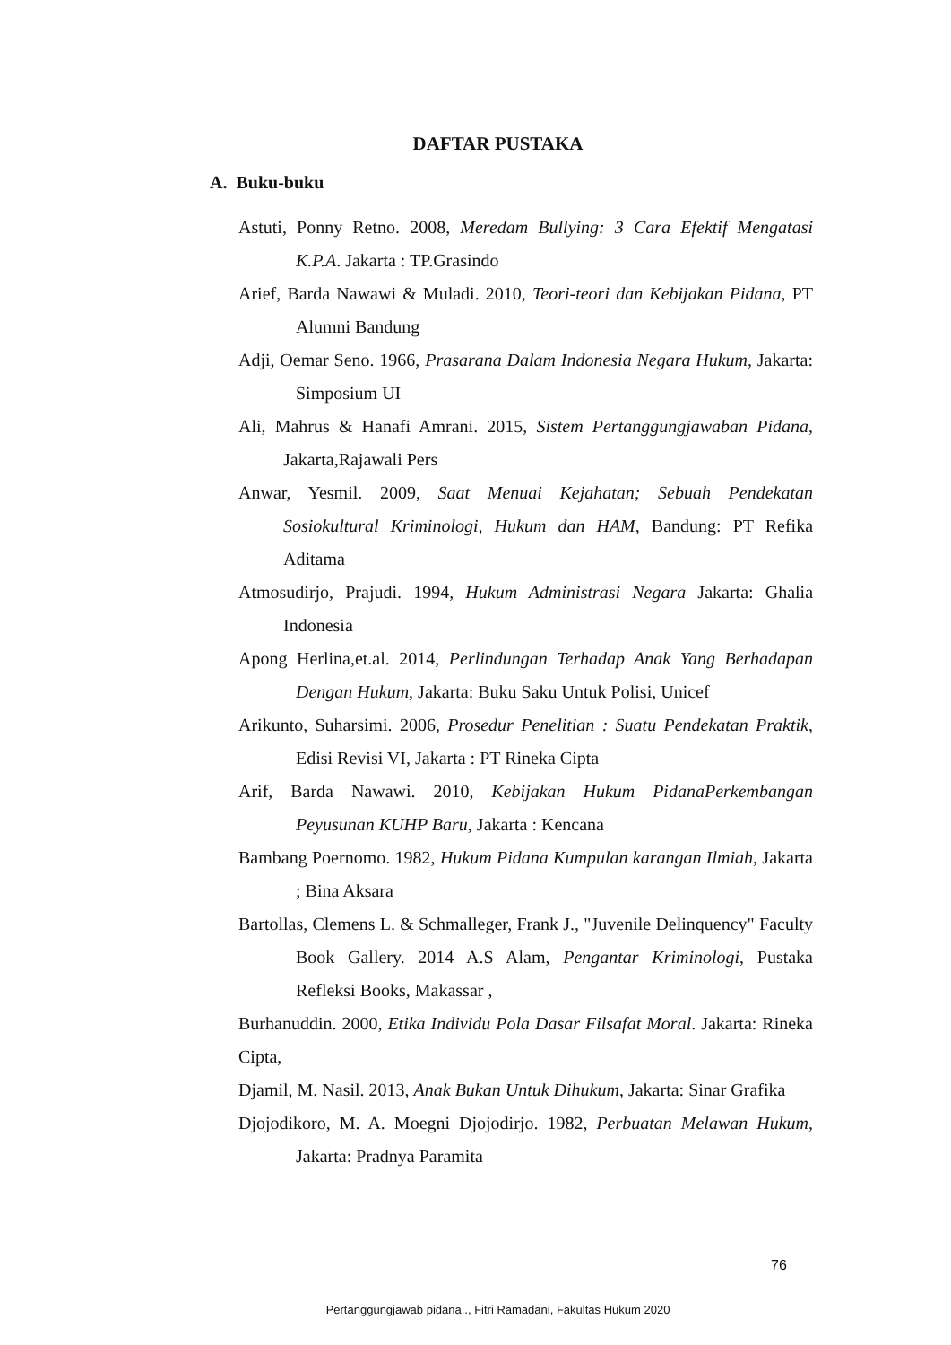DAFTAR PUSTAKA
A. Buku-buku
Astuti, Ponny Retno. 2008, Meredam Bullying: 3 Cara Efektif Mengatasi K.P.A. Jakarta : TP.Grasindo
Arief, Barda Nawawi & Muladi. 2010, Teori-teori dan Kebijakan Pidana, PT Alumni Bandung
Adji, Oemar Seno. 1966, Prasarana Dalam Indonesia Negara Hukum, Jakarta: Simposium UI
Ali, Mahrus & Hanafi Amrani. 2015, Sistem Pertanggungjawaban Pidana, Jakarta,Rajawali Pers
Anwar, Yesmil. 2009, Saat Menuai Kejahatan; Sebuah Pendekatan Sosiokultural Kriminologi, Hukum dan HAM, Bandung: PT Refika Aditama
Atmosudirjo, Prajudi. 1994, Hukum Administrasi Negara Jakarta: Ghalia Indonesia
Apong Herlina,et.al. 2014, Perlindungan Terhadap Anak Yang Berhadapan Dengan Hukum, Jakarta: Buku Saku Untuk Polisi, Unicef
Arikunto, Suharsimi. 2006, Prosedur Penelitian : Suatu Pendekatan Praktik, Edisi Revisi VI, Jakarta : PT Rineka Cipta
Arif, Barda Nawawi. 2010, Kebijakan Hukum PidanaPerkembangan Peyusunan KUHP Baru, Jakarta : Kencana
Bambang Poernomo. 1982, Hukum Pidana Kumpulan karangan Ilmiah, Jakarta ; Bina Aksara
Bartollas, Clemens L. & Schmalleger, Frank J., "Juvenile Delinquency" Faculty Book Gallery. 2014 A.S Alam, Pengantar Kriminologi, Pustaka Refleksi Books, Makassar ,
Burhanuddin. 2000, Etika Individu Pola Dasar Filsafat Moral. Jakarta: Rineka Cipta,
Djamil, M. Nasil. 2013, Anak Bukan Untuk Dihukum, Jakarta: Sinar Grafika
Djojodikoro, M. A. Moegni Djojodirjo. 1982, Perbuatan Melawan Hukum, Jakarta: Pradnya Paramita
76
Pertanggungjawab pidana.., Fitri Ramadani, Fakultas Hukum 2020